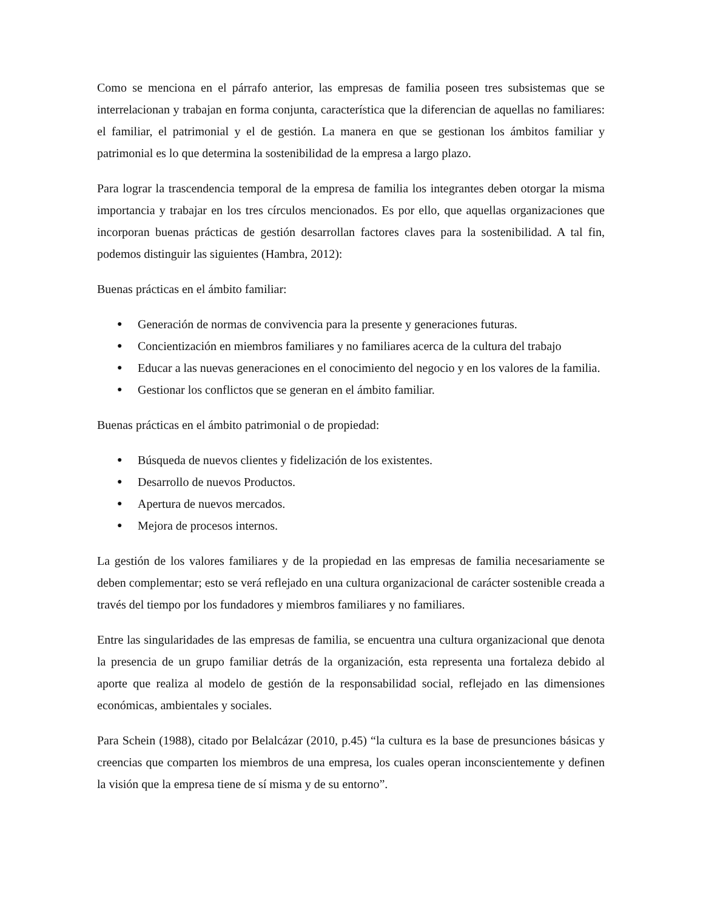Como se menciona en el párrafo anterior, las empresas de familia poseen tres subsistemas que se interrelacionan y trabajan en forma conjunta, característica que la diferencian de aquellas no familiares: el familiar, el patrimonial y el de gestión. La manera en que se gestionan los ámbitos familiar y patrimonial es lo que determina la sostenibilidad de la empresa a largo plazo.
Para lograr la trascendencia temporal de la empresa de familia los integrantes deben otorgar la misma importancia y trabajar en los tres círculos mencionados. Es por ello, que aquellas organizaciones que incorporan buenas prácticas de gestión desarrollan factores claves para la sostenibilidad. A tal fin, podemos distinguir las siguientes (Hambra, 2012):
Buenas prácticas en el ámbito familiar:
● Generación de normas de convivencia para la presente y generaciones futuras.
● Concientización en miembros familiares y no familiares acerca de la cultura del trabajo
● Educar a las nuevas generaciones en el conocimiento del negocio y en los valores de la familia.
● Gestionar los conflictos que se generan en el ámbito familiar.
Buenas prácticas en el ámbito patrimonial o de propiedad:
● Búsqueda de nuevos clientes y fidelización de los existentes.
● Desarrollo de nuevos Productos.
● Apertura de nuevos mercados.
● Mejora de procesos internos.
La gestión de los valores familiares y de la propiedad en las empresas de familia necesariamente se deben complementar; esto se verá reflejado en una cultura organizacional de carácter sostenible creada a través del tiempo por los fundadores y miembros familiares y no familiares.
Entre las singularidades de las empresas de familia, se encuentra una cultura organizacional que denota la presencia de un grupo familiar detrás de la organización, esta representa una fortaleza debido al aporte que realiza al modelo de gestión de la responsabilidad social, reflejado en las dimensiones económicas, ambientales y sociales.
Para Schein (1988), citado por Belalcázar (2010, p.45) “la cultura es la base de presunciones básicas y creencias que comparten los miembros de una empresa, los cuales operan inconscientemente y definen la visión que la empresa tiene de sí misma y de su entorno”.